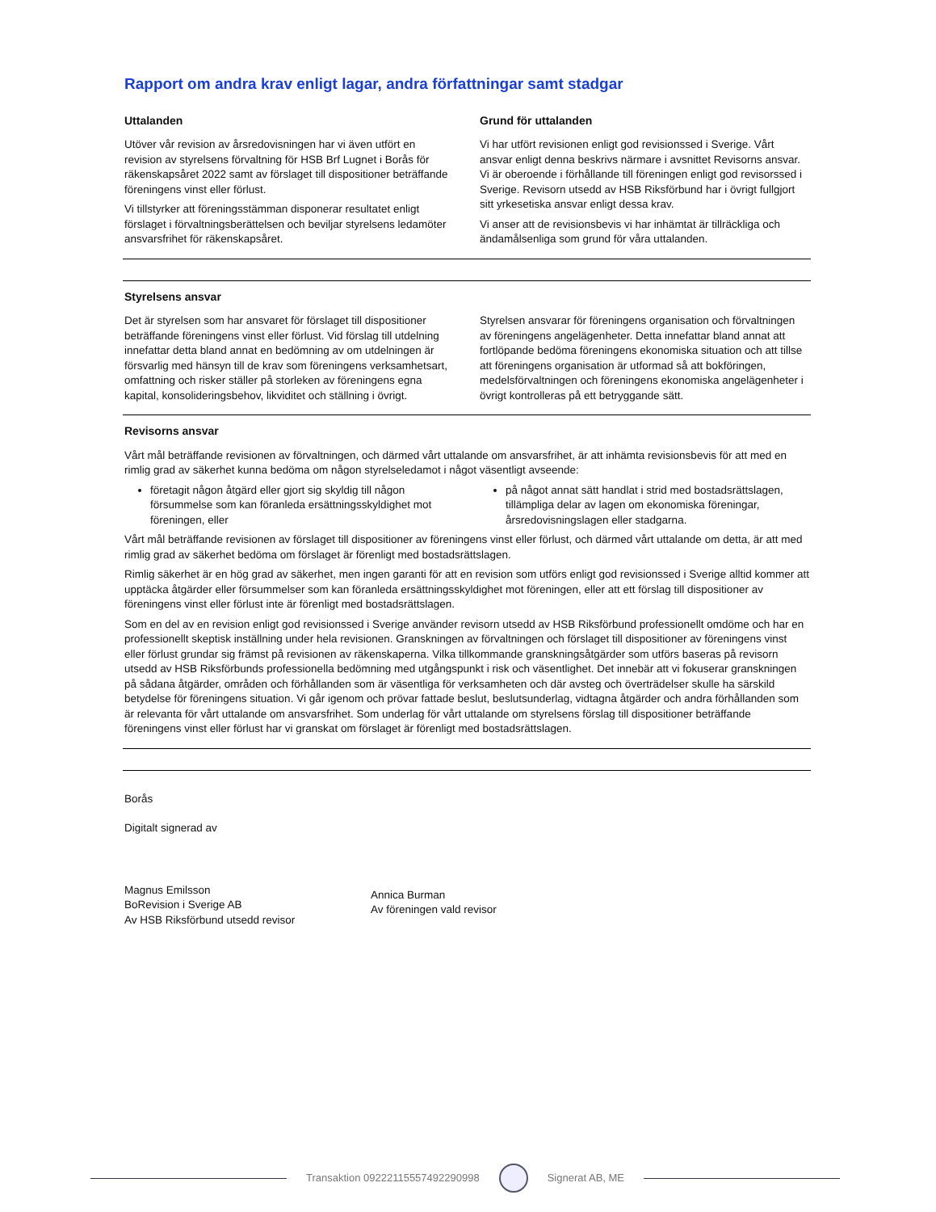Rapport om andra krav enligt lagar, andra författningar samt stadgar
Uttalanden
Utöver vår revision av årsredovisningen har vi även utfört en revision av styrelsens förvaltning för HSB Brf Lugnet i Borås för räkenskapsåret 2022 samt av förslaget till dispositioner beträffande föreningens vinst eller förlust.
Vi tillstyrker att föreningsstämman disponerar resultatet enligt förslaget i förvaltningsberättelsen och beviljar styrelsens ledamöter ansvarsfrihet för räkenskapsåret.
Grund för uttalanden
Vi har utfört revisionen enligt god revisionssed i Sverige. Vårt ansvar enligt denna beskrivs närmare i avsnittet Revisorns ansvar. Vi är oberoende i förhållande till föreningen enligt god revisorssed i Sverige. Revisorn utsedd av HSB Riksförbund har i övrigt fullgjort sitt yrkesetiska ansvar enligt dessa krav.
Vi anser att de revisionsbevis vi har inhämtat är tillräckliga och ändamålsenliga som grund för våra uttalanden.
Styrelsens ansvar
Det är styrelsen som har ansvaret för förslaget till dispositioner beträffande föreningens vinst eller förlust. Vid förslag till utdelning innefattar detta bland annat en bedömning av om utdelningen är försvarlig med hänsyn till de krav som föreningens verksamhetsart, omfattning och risker ställer på storleken av föreningens egna kapital, konsolideringsbehov, likviditet och ställning i övrigt.
Styrelsen ansvarar för föreningens organisation och förvaltningen av föreningens angelägenheter. Detta innefattar bland annat att fortlöpande bedöma föreningens ekonomiska situation och att tillse att föreningens organisation är utformad så att bokföringen, medelsförvaltningen och föreningens ekonomiska angelägenheter i övrigt kontrolleras på ett betryggande sätt.
Revisorns ansvar
Vårt mål beträffande revisionen av förvaltningen, och därmed vårt uttalande om ansvarsfrihet, är att inhämta revisionsbevis för att med en rimlig grad av säkerhet kunna bedöma om någon styrelseledamot i något väsentligt avseende:
företagit någon åtgärd eller gjort sig skyldig till någon försummelse som kan föranleda ersättningsskyldighet mot föreningen, eller
på något annat sätt handlat i strid med bostadsrättslagen, tillämpliga delar av lagen om ekonomiska föreningar, årsredovisningslagen eller stadgarna.
Vårt mål beträffande revisionen av förslaget till dispositioner av föreningens vinst eller förlust, och därmed vårt uttalande om detta, är att med rimlig grad av säkerhet bedöma om förslaget är förenligt med bostadsrättslagen.
Rimlig säkerhet är en hög grad av säkerhet, men ingen garanti för att en revision som utförs enligt god revisionssed i Sverige alltid kommer att upptäcka åtgärder eller försummelser som kan föranleda ersättningsskyldighet mot föreningen, eller att ett förslag till dispositioner av föreningens vinst eller förlust inte är förenligt med bostadsrättslagen.
Som en del av en revision enligt god revisionssed i Sverige använder revisorn utsedd av HSB Riksförbund professionellt omdöme och har en professionellt skeptisk inställning under hela revisionen. Granskningen av förvaltningen och förslaget till dispositioner av föreningens vinst eller förlust grundar sig främst på revisionen av räkenskaperna. Vilka tillkommande granskningsåtgärder som utförs baseras på revisorn utsedd av HSB Riksförbunds professionella bedömning med utgångspunkt i risk och väsentlighet. Det innebär att vi fokuserar granskningen på sådana åtgärder, områden och förhållanden som är väsentliga för verksamheten och där avsteg och överträdelser skulle ha särskild betydelse för föreningens situation. Vi går igenom och prövar fattade beslut, beslutsunderlag, vidtagna åtgärder och andra förhållanden som är relevanta för vårt uttalande om ansvarsfrihet. Som underlag för vårt uttalande om styrelsens förslag till dispositioner beträffande föreningens vinst eller förlust har vi granskat om förslaget är förenligt med bostadsrättslagen.
Borås
Digitalt signerad av
Magnus Emilsson
BoRevision i Sverige AB
Av HSB Riksförbund utsedd revisor
Annica Burman
Av föreningen vald revisor
Transaktion 09222115557492290998
Signerat AB, ME